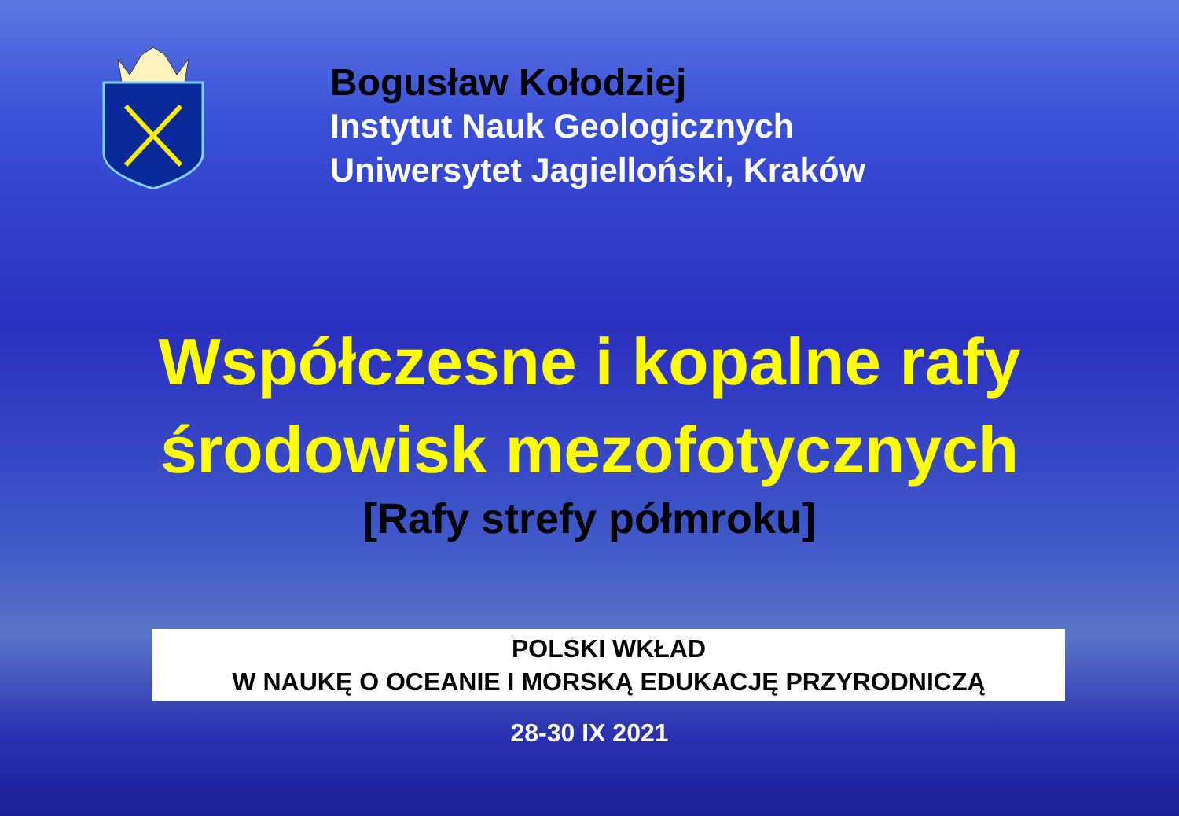Bogusław Kołodziej
Instytut Nauk Geologicznych
Uniwersytet Jagielloński, Kraków
Współczesne i kopalne rafy
środowisk mezofotycznych
[Rafy strefy półmroku]
POLSKI WKŁAD
W NAUKĘ O OCEANIE I MORSKĄ EDUKACJĘ PRZYRODNICZĄ
28-30 IX 2021